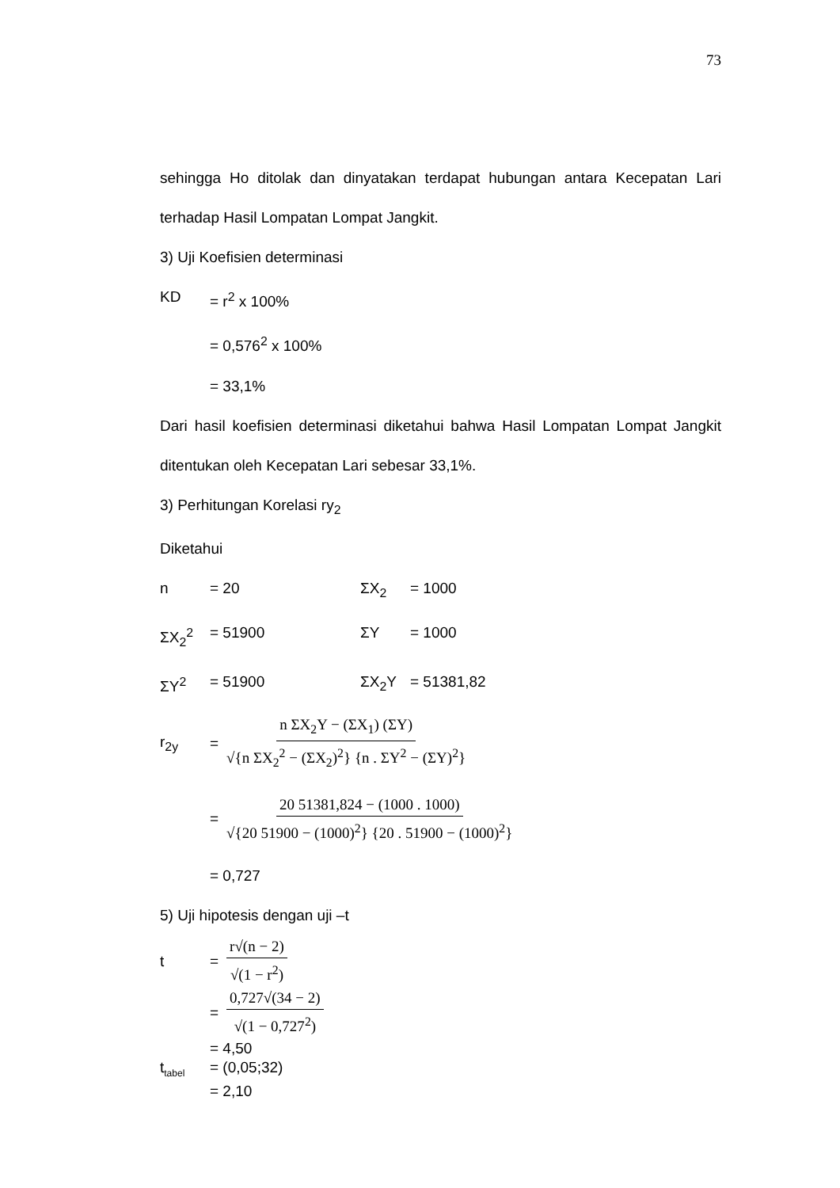73
sehingga Ho ditolak dan dinyatakan terdapat hubungan antara Kecepatan Lari terhadap Hasil Lompatan Lompat Jangkit.
3) Uji Koefisien determinasi
KD = r<sup>2</sup> x 100%
= 0,576<sup>2</sup> x 100%
= 33,1%
Dari hasil koefisien determinasi diketahui bahwa Hasil Lompatan Lompat Jangkit ditentukan oleh Kecepatan Lari sebesar 33,1%.
3) Perhitungan Korelasi ry<sub>2</sub>
Diketahui
n = 20 ΣX<sub>2</sub> = 1000
ΣX<sub>2</sub><sup>2</sup> = 51900 ΣY = 1000
ΣY<sup>2</sup> = 51900 ΣX<sub>2</sub>Y = 51381,82
r<sub>2y</sub> = n ΣX<sub>2</sub>Y − (ΣX<sub>1</sub>) (ΣY) √{n ΣX<sub>2</sub><sup>2</sup> − (ΣX<sub>2</sub>)<sup>2</sup>} {n . ΣY<sup>2</sup> − (ΣY)<sup>2</sup>}
= 20 51381,824 − (1000 . 1000) √{20 51900 − (1000)<sup>2</sup>} {20 . 51900 − (1000)<sup>2</sup>}
= 0,727
5) Uji hipotesis dengan uji –t
t = r√(n − 2) √(1 − r<sup>2</sup>)
= 0,727√(34 − 2) √(1 − 0,727<sup>2</sup>)
= 4,50
t<sub>tabel</sub> = (0,05;32)
= 2,10